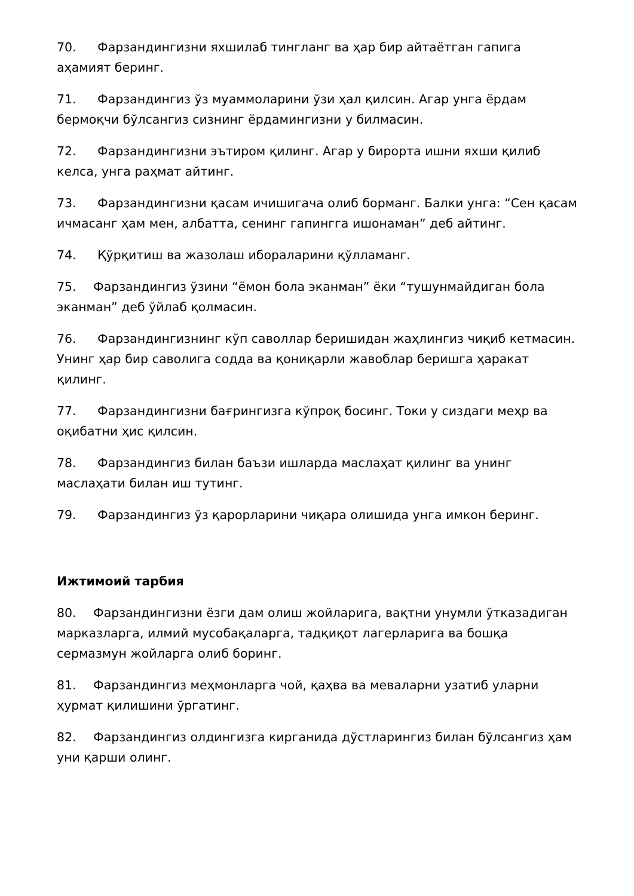70. Фарзандингизни яхшилаб тингланг ва ҳар бир айтаётган гапига аҳамият беринг.
71. Фарзандингиз ўз муаммоларини ўзи ҳал қилсин. Агар унга ёрдам бермоқчи бўлсангиз сизнинг ёрдамингизни у билмасин.
72. Фарзандингизни эътиром қилинг. Агар у бирорта ишни яхши қилиб келса, унга раҳмат айтинг.
73. Фарзандингизни қасам ичишигача олиб борманг. Балки унга: “Сен қасам ичмасанг ҳам мен, албатта, сенинг гапингга ишонаман” деб айтинг.
74. Қўрқитиш ва жазолаш ибораларини қўлламанг.
75. Фарзандингиз ўзини “ёмон бола эканман” ёки “тушунмайдиган бола эканман” деб ўйлаб қолмасин.
76. Фарзандингизнинг кўп саволлар беришидан жаҳлингиз чиқиб кетмасин. Унинг ҳар бир саволига содда ва қониқарли жавоблар беришга ҳаракат қилинг.
77. Фарзандингизни бағрингизга кўпроқ босинг. Токи у сиздаги меҳр ва оқибатни ҳис қилсин.
78. Фарзандингиз билан баъзи ишларда маслаҳат қилинг ва унинг маслаҳати билан иш тутинг.
79. Фарзандингиз ўз қарорларини чиқара олишида унга имкон беринг.
Ижтимоий тарбия
80. Фарзандингизни ёзги дам олиш жойларига, вақтни унумли ўтказадиган марказларга, илмий мусобақаларга, тадқиқот лагерларига ва бошқа сермазмун жойларга олиб боринг.
81. Фарзандингиз меҳмонларга чой, қаҳва ва меваларни узатиб уларни ҳурмат қилишини ўргатинг.
82. Фарзандингиз олдингизга кирганида дўстларингиз билан бўлсангиз ҳам уни қарши олинг.